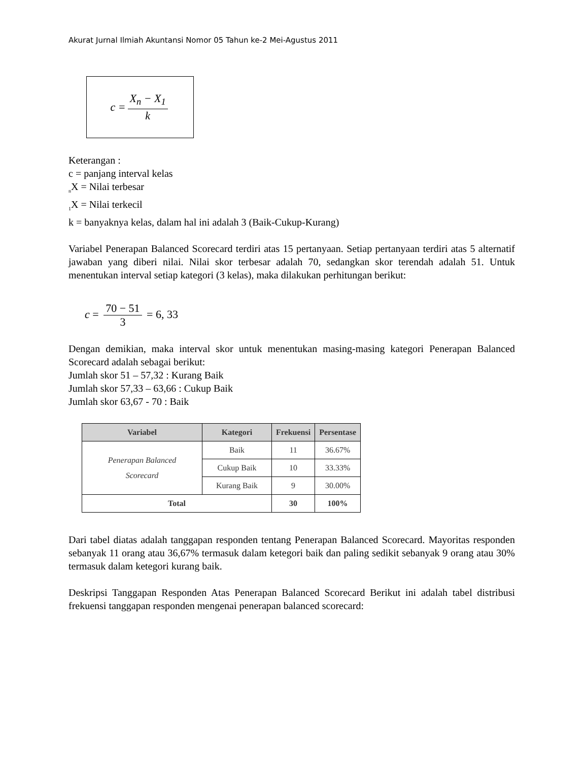Akurat Jurnal Ilmiah Akuntansi Nomor 05 Tahun ke-2 Mei-Agustus 2011
c = X<sub>n</sub> − X<sub>1</sub> k
Keterangan :
c = panjang interval kelas
<sub>n</sub>X = Nilai terbesar
<sub>1</sub>X = Nilai terkecil
k = banyaknya kelas, dalam hal ini adalah 3 (Baik-Cukup-Kurang)
Variabel Penerapan Balanced Scorecard terdiri atas 15 pertanyaan. Setiap pertanyaan terdiri atas 5 alternatif jawaban yang diberi nilai. Nilai skor terbesar adalah 70, sedangkan skor terendah adalah 51. Untuk menentukan interval setiap kategori (3 kelas), maka dilakukan perhitungan berikut:
c = 70 − 51 3 = 6, 33
Dengan demikian, maka interval skor untuk menentukan masing-masing kategori Penerapan Balanced Scorecard adalah sebagai berikut:
Jumlah skor 51 – 57,32 : Kurang Baik
Jumlah skor 57,33 – 63,66 : Cukup Baik
Jumlah skor 63,67 - 70 : Baik
| Variabel | Kategori | Frekuensi | Persentase |
| --- | --- | --- | --- |
| Penerapan Balanced Scorecard | Baik | 11 | 36.67% |
| | Cukup Baik | 10 | 33.33% |
| | Kurang Baik | 9 | 30.00% |
| Total | | 30 | 100% |
Dari tabel diatas adalah tanggapan responden tentang Penerapan Balanced Scorecard. Mayoritas responden sebanyak 11 orang atau 36,67% termasuk dalam ketegori baik dan paling sedikit sebanyak 9 orang atau 30% termasuk dalam ketegori kurang baik.
Deskripsi Tanggapan Responden Atas Penerapan Balanced Scorecard Berikut ini adalah tabel distribusi frekuensi tanggapan responden mengenai penerapan balanced scorecard: